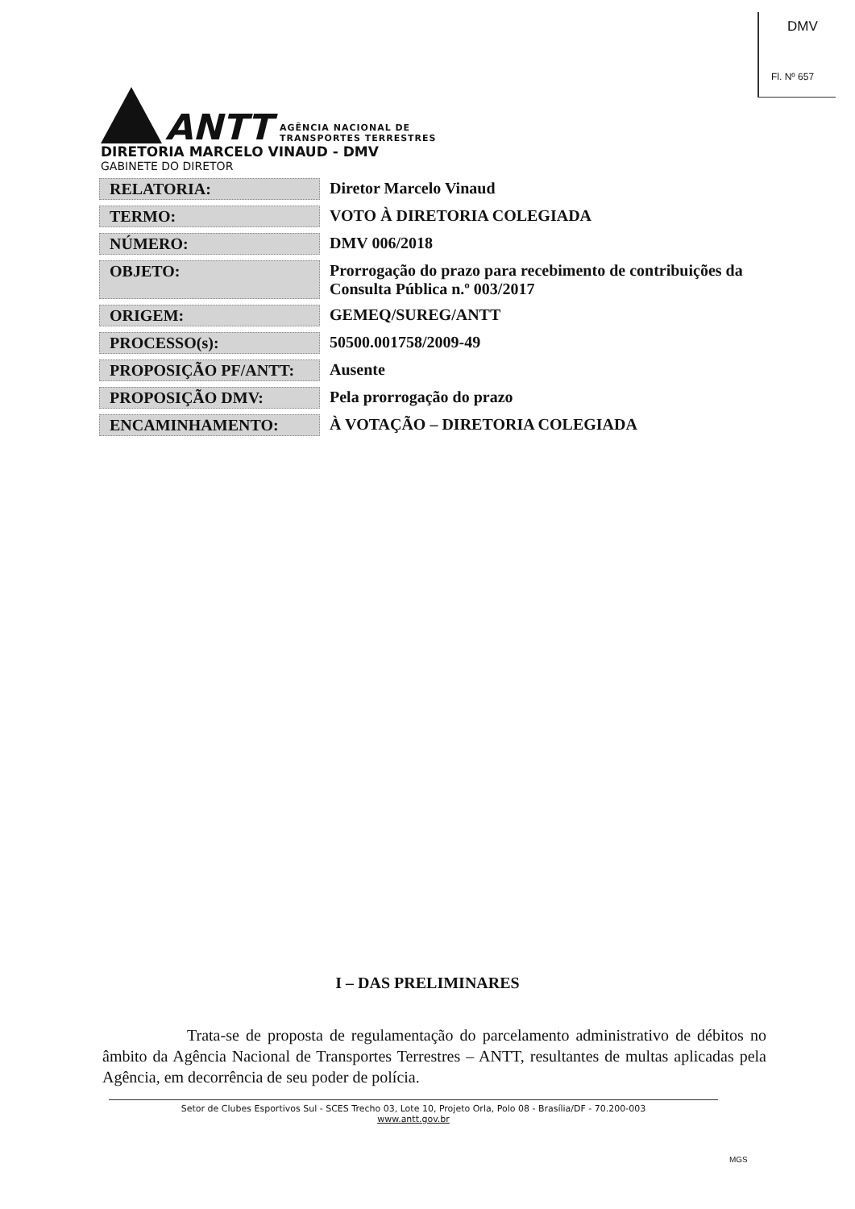DMV
Fl. Nº 657
ANTT
AGÊNCIA NACIONAL DE
TRANSPORTES TERRESTRES
DIRETORIA MARCELO VINAUD - DMV
GABINETE DO DIRETOR
| RELATORIA: | Diretor Marcelo Vinaud |
| TERMO: | VOTO À DIRETORIA COLEGIADA |
| NÚMERO: | DMV 006/2018 |
| OBJETO: | Prorrogação do prazo para recebimento de contribuições da Consulta Pública n.º 003/2017 |
| ORIGEM: | GEMEQ/SUREG/ANTT |
| PROCESSO(s): | 50500.001758/2009-49 |
| PROPOSIÇÃO PF/ANTT: | Ausente |
| PROPOSIÇÃO DMV: | Pela prorrogação do prazo |
| ENCAMINHAMENTO: | À VOTAÇÃO – DIRETORIA COLEGIADA |
I – DAS PRELIMINARES
Trata-se de proposta de regulamentação do parcelamento administrativo de débitos no âmbito da Agência Nacional de Transportes Terrestres – ANTT, resultantes de multas aplicadas pela Agência, em decorrência de seu poder de polícia.
Setor de Clubes Esportivos Sul - SCES Trecho 03, Lote 10, Projeto Orla, Polo 08 - Brasília/DF - 70.200-003
www.antt.gov.br
MGS